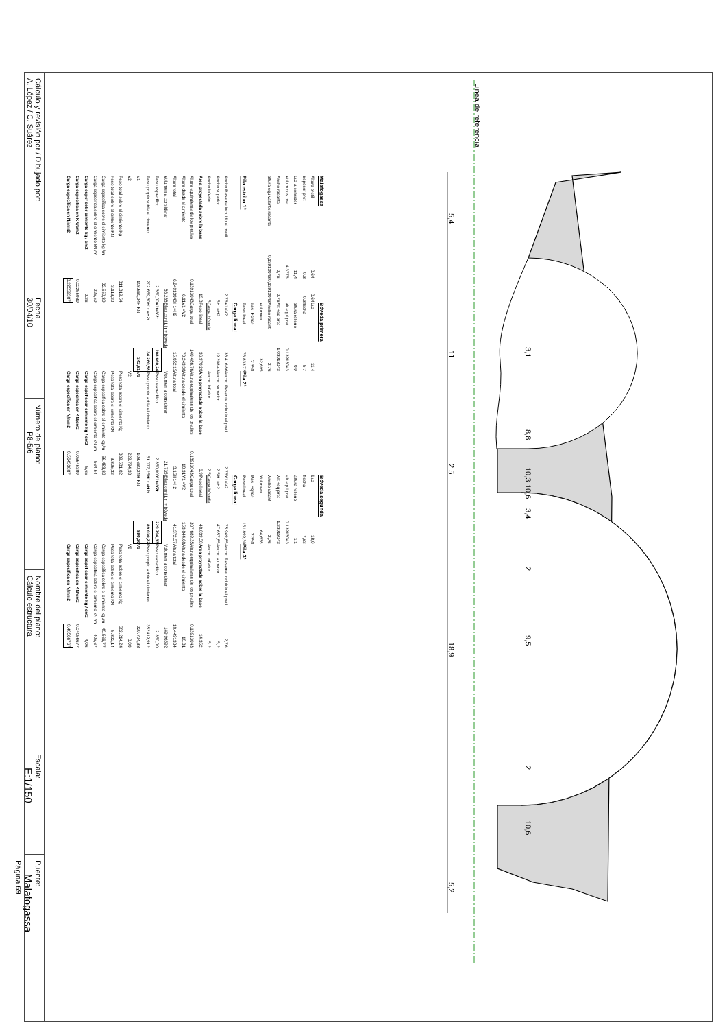Cálculo y revisión por / Dibujado por:
A. López / C. Suárez
Fecha
30/04/10
Número de plano:
P8-5/6
Nombre del plano:
Cálculo estructura
Escala:
E:1/150
Puente:
Malafogassa
Página 69
| Malafogassa | | | Bóveda primera | | | | | Bóveda segunda | | | |
| Altura pretil | 0.64 | 0.64 | Luz | 11,4 | | | | Luz | 18,9 | | |
| Espesor pret | 0.3 | 0.3 | flecha | 5,7 | | | | flecha | 7,53 | | |
| Luz a consider | 11,4 | | altura relleno | 0.9 | | | | altura relleno | 1,1 | | |
| Volum dos pret | 4,3776 | | alt equi pret | 0.13913043 | | | | alt equi pret | 0.13913043 | | |
| Ancho rasante | 2,76 | 2.76 | Alt +eq pret | 1.03913043 | | | | Alt +eq pret | 1.23913043 | | |
| altura equivalente rasante | 0,13913043 | 0,13913043 | Ancho rasant | 2,76 | | | | Ancho rasant | 2,76 | | |
| | | | Volumen | 32,695 | | | | Volumen | 64,638 | | |
| | | | Pes. Espec | 2.350 | | | | Pes. Espec | 2,350 | | |
| Pila estribo 1ª | | | Peso lineal | 76.833,72 | Pila 2ª | | | Peso lineal | 151.899,30 | Pila 3ª | |
| | | | Carga lineal | | | | | Carga lineal | | | |
| Ancho Rasante incluido el pretil | | 2.76 | V1=V2 | 38.416,86 | Ancho Rasante incluido el pretil | 2.76 | | V1=V2 | 75.949,65 | Ancho Rasante incluido el pretil | 2,76 |
| Ancho superior | | 5 | H1=H2 | 19.208,43 | Ancho superior | 2.5 | | H1=H2 | 47.657,65 | Ancho superior | 5,2 |
| Ancho inferior | | 5 | Carga bóveda | | Ancho inferior | 2.5 | | Carga bóveda | | Ancho inferior | 5.2 |
| Area proyectada sobre la base | | 13.8 | Peso lineal | 36.970,20 | Area proyectada sobre la base | 6.9 | | Peso lineal | 48.839,58 | Area proyectada sobre la base | 14,352 |
| Altura equivalente de los pretiles | | 0.13913043 | Carga total | 140.486,76 | Altura equivalente de los pretiles | 0.13913043 | | Carga total | 307.689,35 | Altura equivalente de los pretiles | 0.13913043 |
| Altura desde el cimiento | | 6,11 | V1 =V2 | 70.243,38 | Altura desde el cimiento | 10.31 | | V1 =V2 | 153.844,68 | Altura desde el cimiento | 10.31 |
| Altura total | | 6.24913043 | H1=H2 | 15.052,15 | Altura total | 3.15 | | H1=H2 | 41.372,57 | Altura total | 10.4491304 |
| Volumen a considerar | | 86,238 | Efect.conj.Lin + bóveda | | Volumen a considerar | 21,735 | | Efect.conj.Lin + bóveda | | Volumen a considerar | 149.96592 |
| Peso específico | | 2.350,00 | V1t=V2t | 108.660,24 | Peso específico | 2.350,00 | | V1t=V2t | 229.794,33 | Peso específico | 2.350,00 |
| Peso propio soble el cimiento | | 202.659,30 | H1t =H2t | 34.260,58 | Peso propio soble el cimiento | 51.077,25 | | H1t =H2t | 89.030,22 | Peso propio soble el cimiento | 352419,912 |
| V1 | | 108.660,24 | H KN | 342,61 | V1 | 108.660,24 | | H KN | 890,30 | V1 | 229.794,33 |
| V2 | | | | | V2 | 229.794,33 | | | | V2 | 0.00 |
| Peso total sobre el cimiento Kg | | 311.319,54 | | | Peso total sobre el cimiento Kg | 389.531,82 | | | | Peso total sobre el cimiento Kg | 582.214,24 |
| Peso total sobre el cimiento KN | | 3.113,20 | | | Peso total sobre el cimiento KN | 3.895,32 | | | | Peso total sobre el cimiento KN | 5.822,14 |
| Carga específica sobre el cimiento kg /m | | 22.559,39 | | | Carga específica sobre el cimiento kg /m | 56.453,89 | | | | Carga específica sobre el cimiento kg /m | 40.566,77 |
| Carga especifica sobre el cimiento kN /m | | 225,59 | | | Carga especifica sobre el cimiento kN /m | 564,54 | | | | Carga especifica sobre el cimiento kN /m | 405,67 |
| Carga espcf sobr cimiento kg / cm2 | | 2.26 | | | Carga espcf sobr cimiento kg / cm2 | 5,65 | | | | Carga espcf sobr cimiento kg / cm2 | 4,06 |
| Carga especifica en KN/cm2 | | 0.02255939 | | | Carga especifica en KN/cm2 | 0.05645389 | | | | Carga especifica en KN/cm2 | 0.04056677 |
| Carga específica en N/mm2 | | 0.22559387 | | | Carga específica en N/mm2 | 0.56453887 | | | | Carga específica en N/mm2 | 0.40566767 |
Linea de referencia
5,4
11
2,5
18,9
5,2
3,1
8,8
3,4
10,3
10,6
2
9,5
2
10,6